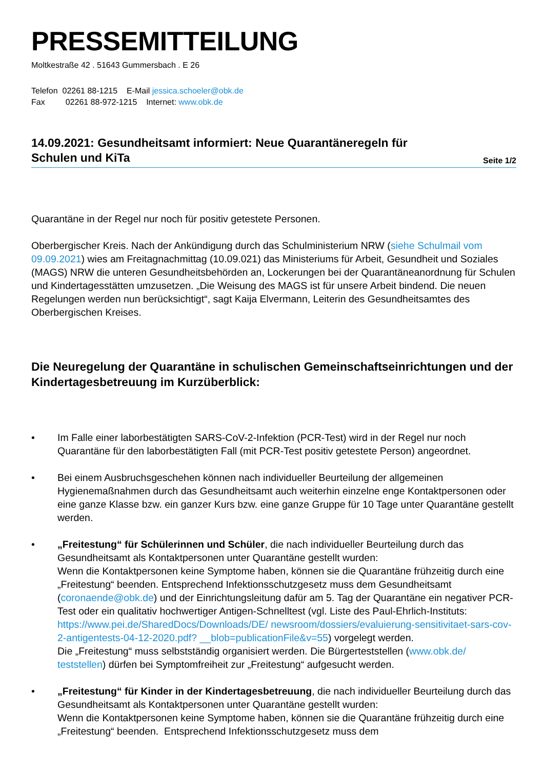PRESSEMITTEILUNG
Moltkestraße 42 . 51643 Gummersbach . E 26
Telefon 02261 88-1215 E-Mail jessica.schoeler@obk.de
Fax 02261 88-972-1215 Internet: www.obk.de
14.09.2021: Gesundheitsamt informiert: Neue Quarantäneregeln für
Schulen und KiTa
Seite 1/2
Quarantäne in der Regel nur noch für positiv getestete Personen.
Oberbergischer Kreis. Nach der Ankündigung durch das Schulministerium NRW (siehe Schulmail vom 09.09.2021) wies am Freitagnachmittag (10.09.021) das Ministeriums für Arbeit, Gesundheit und Soziales (MAGS) NRW die unteren Gesundheitsbehörden an, Lockerungen bei der Quarantäneanordnung für Schulen und Kindertagesstätten umzusetzen. „Die Weisung des MAGS ist für unsere Arbeit bindend. Die neuen Regelungen werden nun berücksichtigt“, sagt Kaija Elvermann, Leiterin des Gesundheitsamtes des Oberbergischen Kreises.
Die Neuregelung der Quarantäne in schulischen Gemeinschaftseinrichtungen und der Kindertagesbetreuung im Kurzüberblick:
• Im Falle einer laborbestätigten SARS-CoV-2-Infektion (PCR-Test) wird in der Regel nur noch Quarantäne für den laborbestätigten Fall (mit PCR-Test positiv getestete Person) angeordnet.
• Bei einem Ausbruchsgeschehen können nach individueller Beurteilung der allgemeinen Hygienemaßnahmen durch das Gesundheitsamt auch weiterhin einzelne enge Kontaktpersonen oder eine ganze Klasse bzw. ein ganzer Kurs bzw. eine ganze Gruppe für 10 Tage unter Quarantäne gestellt werden.
• „Freitestung“ für Schülerinnen und Schüler, die nach individueller Beurteilung durch das Gesundheitsamt als Kontaktpersonen unter Quarantäne gestellt wurden:
Wenn die Kontaktpersonen keine Symptome haben, können sie die Quarantäne frühzeitig durch eine „Freitestung“ beenden. Entsprechend Infektionsschutzgesetz muss dem Gesundheitsamt (coronaende@obk.de) und der Einrichtungsleitung dafür am 5. Tag der Quarantäne ein negativer PCR-Test oder ein qualitativ hochwertiger Antigen-Schnelltest (vgl. Liste des Paul-Ehrlich-Instituts: https://www.pei.de/SharedDocs/Downloads/DE/ newsroom/dossiers/evaluierung-sensitivitaet-sars-cov-2-antigentests-04-12-2020.pdf? __blob=publicationFile&v=55) vorgelegt werden.
Die „Freitestung“ muss selbstständig organisiert werden. Die Bürgerteststellen (www.obk.de/ teststellen) dürfen bei Symptomfreiheit zur „Freitestung“ aufgesucht werden.
• „Freitestung“ für Kinder in der Kindertagesbetreuung, die nach individueller Beurteilung durch das Gesundheitsamt als Kontaktpersonen unter Quarantäne gestellt wurden:
Wenn die Kontaktpersonen keine Symptome haben, können sie die Quarantäne frühzeitig durch eine „Freitestung“ beenden. Entsprechend Infektionsschutzgesetz muss dem